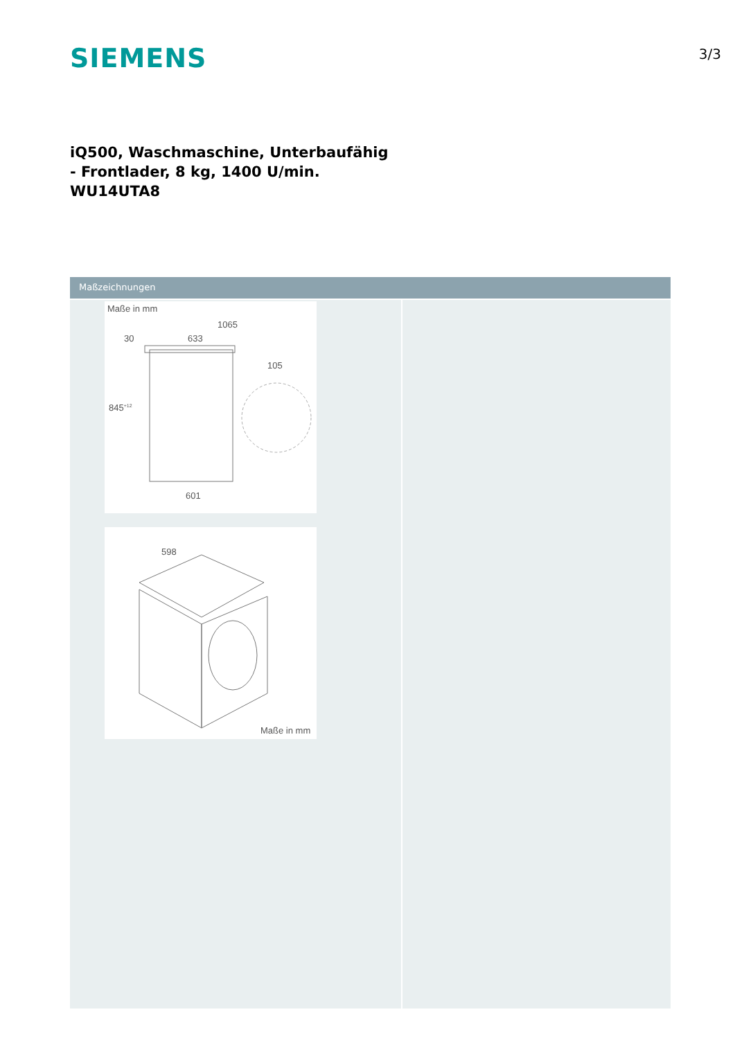SIEMENS
3/3
iQ500, Waschmaschine, Unterbaufähig
- Frontlader, 8 kg, 1400 U/min.
WU14UTA8
Maßzeichnungen
Maße in mm
1065
633
30
105
845+12
601
598
Maße in mm